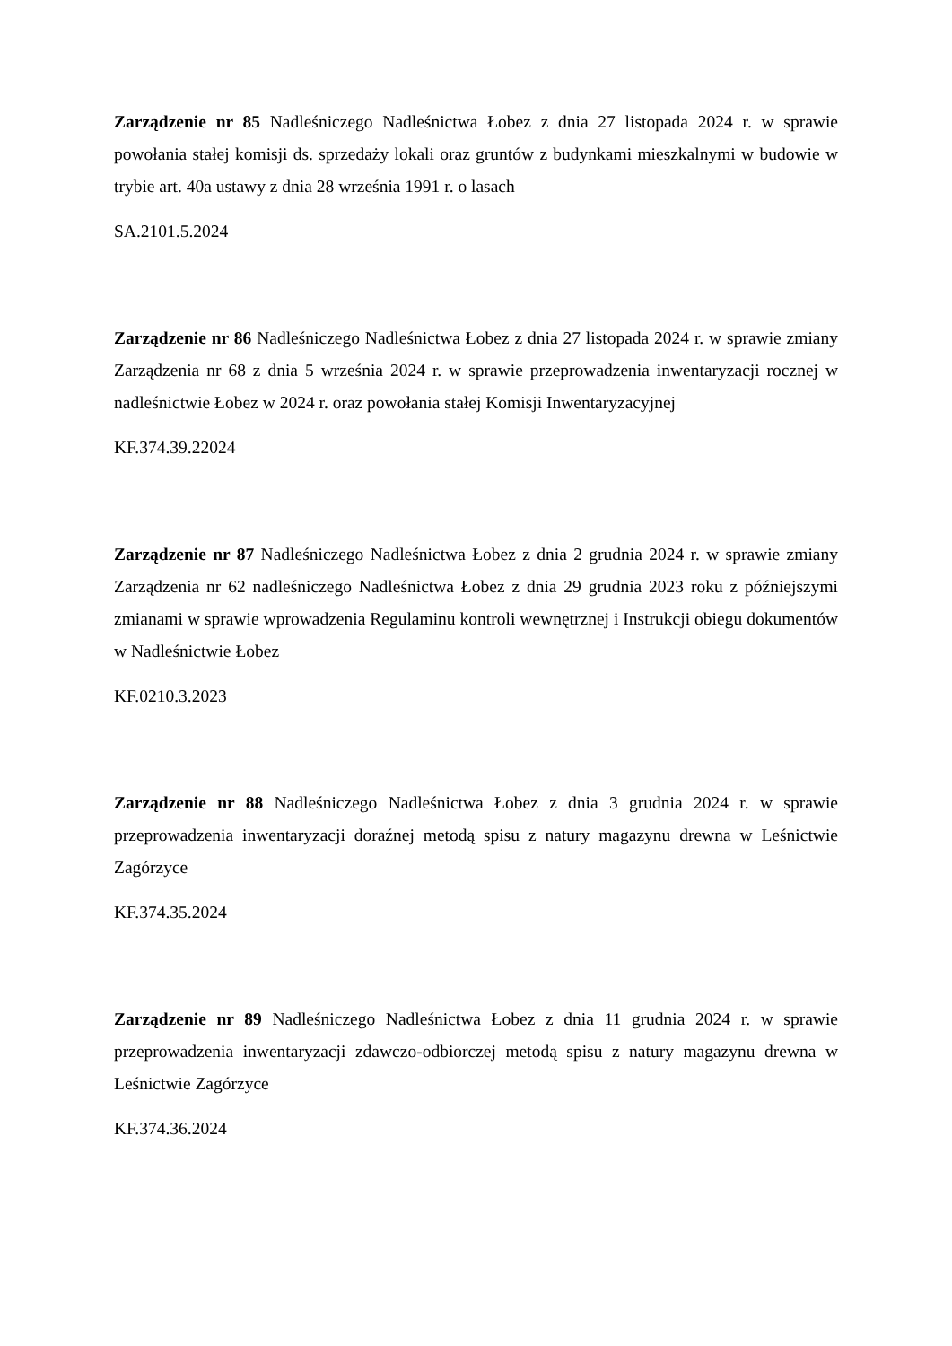Zarządzenie nr 85 Nadleśniczego Nadleśnictwa Łobez z dnia 27 listopada 2024 r. w sprawie powołania stałej komisji ds. sprzedaży lokali oraz gruntów z budynkami mieszkalnymi w budowie w trybie art. 40a ustawy z dnia 28 września 1991 r. o lasach
SA.2101.5.2024
Zarządzenie nr 86 Nadleśniczego Nadleśnictwa Łobez z dnia 27 listopada 2024 r. w sprawie zmiany Zarządzenia nr 68 z dnia 5 września 2024 r. w sprawie przeprowadzenia inwentaryzacji rocznej w nadleśnictwie Łobez w 2024 r. oraz powołania stałej Komisji Inwentaryzacyjnej
KF.374.39.22024
Zarządzenie nr 87 Nadleśniczego Nadleśnictwa Łobez z dnia 2 grudnia 2024 r. w sprawie zmiany Zarządzenia nr 62 nadleśniczego Nadleśnictwa Łobez z dnia 29 grudnia 2023 roku z późniejszymi zmianami w sprawie wprowadzenia Regulaminu kontroli wewnętrznej i Instrukcji obiegu dokumentów w Nadleśnictwie Łobez
KF.0210.3.2023
Zarządzenie nr 88 Nadleśniczego Nadleśnictwa Łobez z dnia 3 grudnia 2024 r. w sprawie przeprowadzenia inwentaryzacji doraźnej metodą spisu z natury magazynu drewna w Leśnictwie Zagórzyce
KF.374.35.2024
Zarządzenie nr 89 Nadleśniczego Nadleśnictwa Łobez z dnia 11 grudnia 2024 r. w sprawie przeprowadzenia inwentaryzacji zdawczo-odbiorczej metodą spisu z natury magazynu drewna w Leśnictwie Zagórzyce
KF.374.36.2024